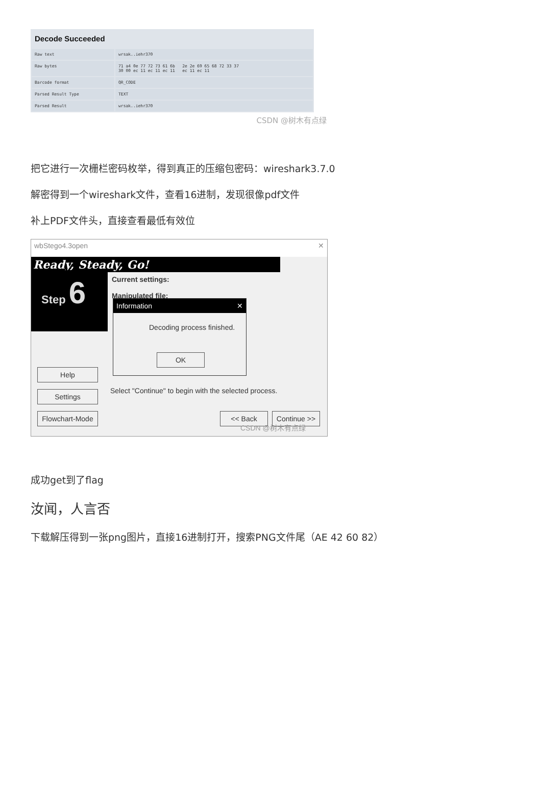Decode Succeeded
| Raw text | wrsak..iehr370 |
| Raw bytes | 71 a4 0e 77 72 73 61 6b 2e 2e 69 65 68 72 33 37 30 00 ec 11 ec 11 ec 11 ec 11 ec 11 |
| Barcode format | QR_CODE |
| Parsed Result Type | TEXT |
| Parsed Result | wrsak..iehr370 |
CSDN @树木有点绿
把它进行一次栅栏密码枚举，得到真正的压缩包密码：wireshark3.7.0
解密得到一个wireshark文件，查看16进制，发现很像pdf文件
补上PDF文件头，直接查看最低有效位
wbStego4.3open ✕
Ready, Steady, Go!
Step 6
Current settings:
Manipulated file:
Information ✕
Decoding process finished.
OK
Help
Settings
Flowchart-Mode
Select "Continue" to begin with the selected process.
<< Back
Continue >>
CSDN @树木有点绿
成功get到了flag
汝闻，人言否
下载解压得到一张png图片，直接16进制打开，搜索PNG文件尾（AE 42 60 82）